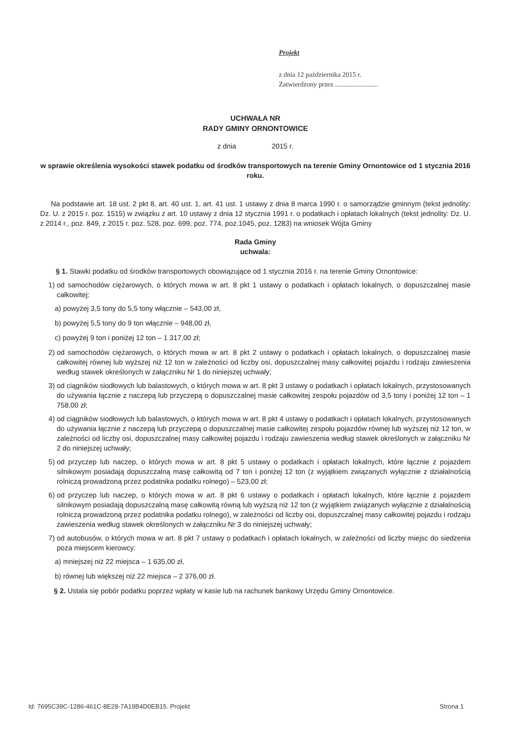Projekt
z dnia 12 października 2015 r.
Zatwierdzony przez .........................
UCHWAŁA NR
RADY GMINY ORNONTOWICE
z dnia 2015 r.
w sprawie określenia wysokości stawek podatku od środków transportowych na terenie Gminy Ornontowice od 1 stycznia 2016 roku.
Na podstawie art. 18 ust. 2 pkt 8, art. 40 ust. 1, art. 41 ust. 1 ustawy z dnia 8 marca 1990 r. o samorządzie gminnym (tekst jednolity: Dz. U. z 2015 r. poz. 1515) w związku z art. 10 ustawy z dnia 12 stycznia 1991 r. o podatkach i opłatach lokalnych (tekst jednolity: Dz. U. z 2014 r., poz. 849, z 2015 r. poz. 528, poz. 699, poz. 774, poz.1045, poz. 1283) na wniosek Wójta Gminy
Rada Gminy
uchwala:
§ 1. Stawki podatku od środków transportowych obowiązujące od 1 stycznia 2016 r. na terenie Gminy Ornontowice:
1) od samochodów ciężarowych, o których mowa w art. 8 pkt 1 ustawy o podatkach i opłatach lokalnych, o dopuszczalnej masie całkowitej:
a) powyżej 3,5 tony do 5,5 tony włącznie – 543,00 zł,
b) powyżej 5,5 tony do 9 ton włącznie – 948,00 zł,
c) powyżej 9 ton i poniżej 12 ton – 1 317,00 zł;
2) od samochodów ciężarowych, o których mowa w art. 8 pkt 2 ustawy o podatkach i opłatach lokalnych, o dopuszczalnej masie całkowitej równej lub wyższej niż 12 ton w zależności od liczby osi, dopuszczalnej masy całkowitej pojazdu i rodzaju zawieszenia według stawek określonych w załączniku Nr 1 do niniejszej uchwały;
3) od ciągników siodłowych lub balastowych, o których mowa w art. 8 pkt 3 ustawy o podatkach i opłatach lokalnych, przystosowanych do używania łącznie z naczepą lub przyczepą o dopuszczalnej masie całkowitej zespołu pojazdów od 3,5 tony i poniżej 12 ton – 1 758,00 zł;
4) od ciągników siodłowych lub balastowych, o których mowa w art. 8 pkt 4 ustawy o podatkach i opłatach lokalnych, przystosowanych do używania łącznie z naczepą lub przyczepą o dopuszczalnej masie całkowitej zespołu pojazdów równej lub wyższej niż 12 ton, w zależności od liczby osi, dopuszczalnej masy całkowitej pojazdu i rodzaju zawieszenia według stawek określonych w załączniku Nr 2 do niniejszej uchwały;
5) od przyczep lub naczep, o których mowa w art. 8 pkt 5 ustawy o podatkach i opłatach lokalnych, które łącznie z pojazdem silnikowym posiadają dopuszczalną masę całkowitą od 7 ton i poniżej 12 ton (z wyjątkiem związanych wyłącznie z działalnością rolniczą prowadzoną przez podatnika podatku rolnego) – 523,00 zł;
6) od przyczep lub naczep, o których mowa w art. 8 pkt 6 ustawy o podatkach i opłatach lokalnych, które łącznie z pojazdem silnikowym posiadają dopuszczalną masę całkowitą równą lub wyższą niż 12 ton (z wyjątkiem związanych wyłącznie z działalnością rolniczą prowadzoną przez podatnika podatku rolnego), w zależności od liczby osi, dopuszczalnej masy całkowitej pojazdu i rodzaju zawieszenia według stawek określonych w załączniku Nr 3 do niniejszej uchwały;
7) od autobusów, o których mowa w art. 8 pkt 7 ustawy o podatkach i opłatach lokalnych, w zależności od liczby miejsc do siedzenia poza miejscem kierowcy:
a) mniejszej niż 22 miejsca – 1 635,00 zł,
b) równej lub większej niż 22 miejsca – 2 376,00 zł.
§ 2. Ustala się pobór podatku poprzez wpłaty w kasie lub na rachunek bankowy Urzędu Gminy Ornontowice.
Id: 7695C39C-1286-461C-8E28-7A19B4D0EB15. Projekt Strona 1